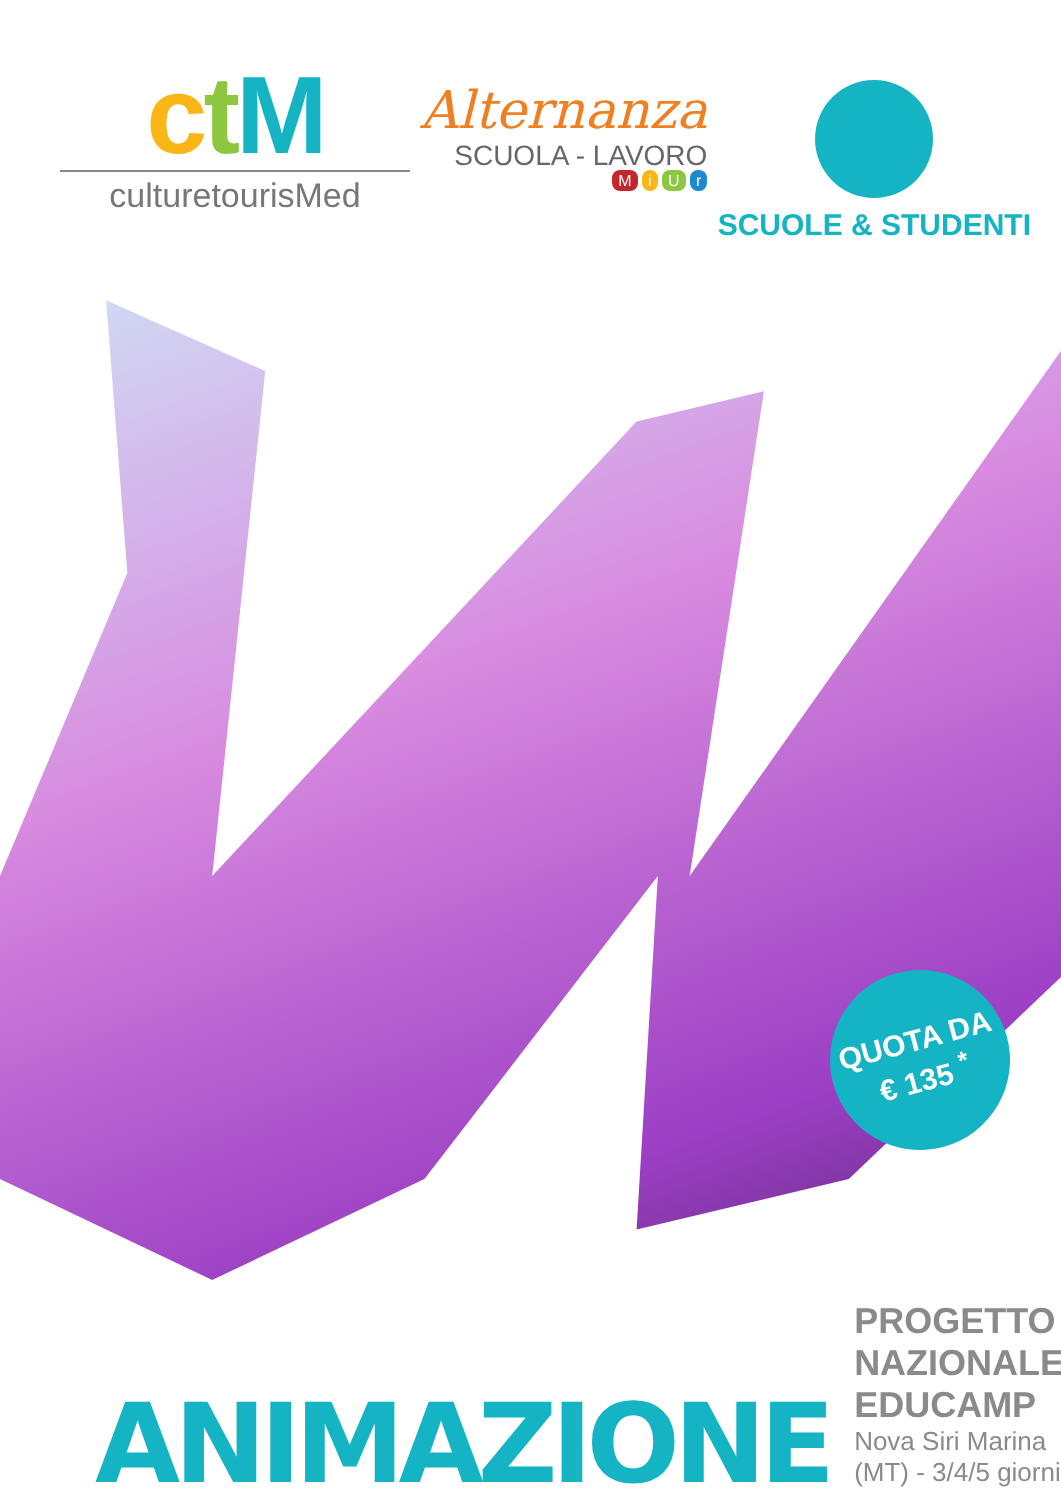ctM
culturetourisMed
Alternanza
SCUOLA - LAVORO
M i U r
SCUOLE & STUDENTI
QUOTA DA
€ 135 <sup>*</sup>
ANIMAZIONE
PROGETTO NAZIONALE EDUCAMP
Nova Siri Marina (MT) - 3/4/5 giorni